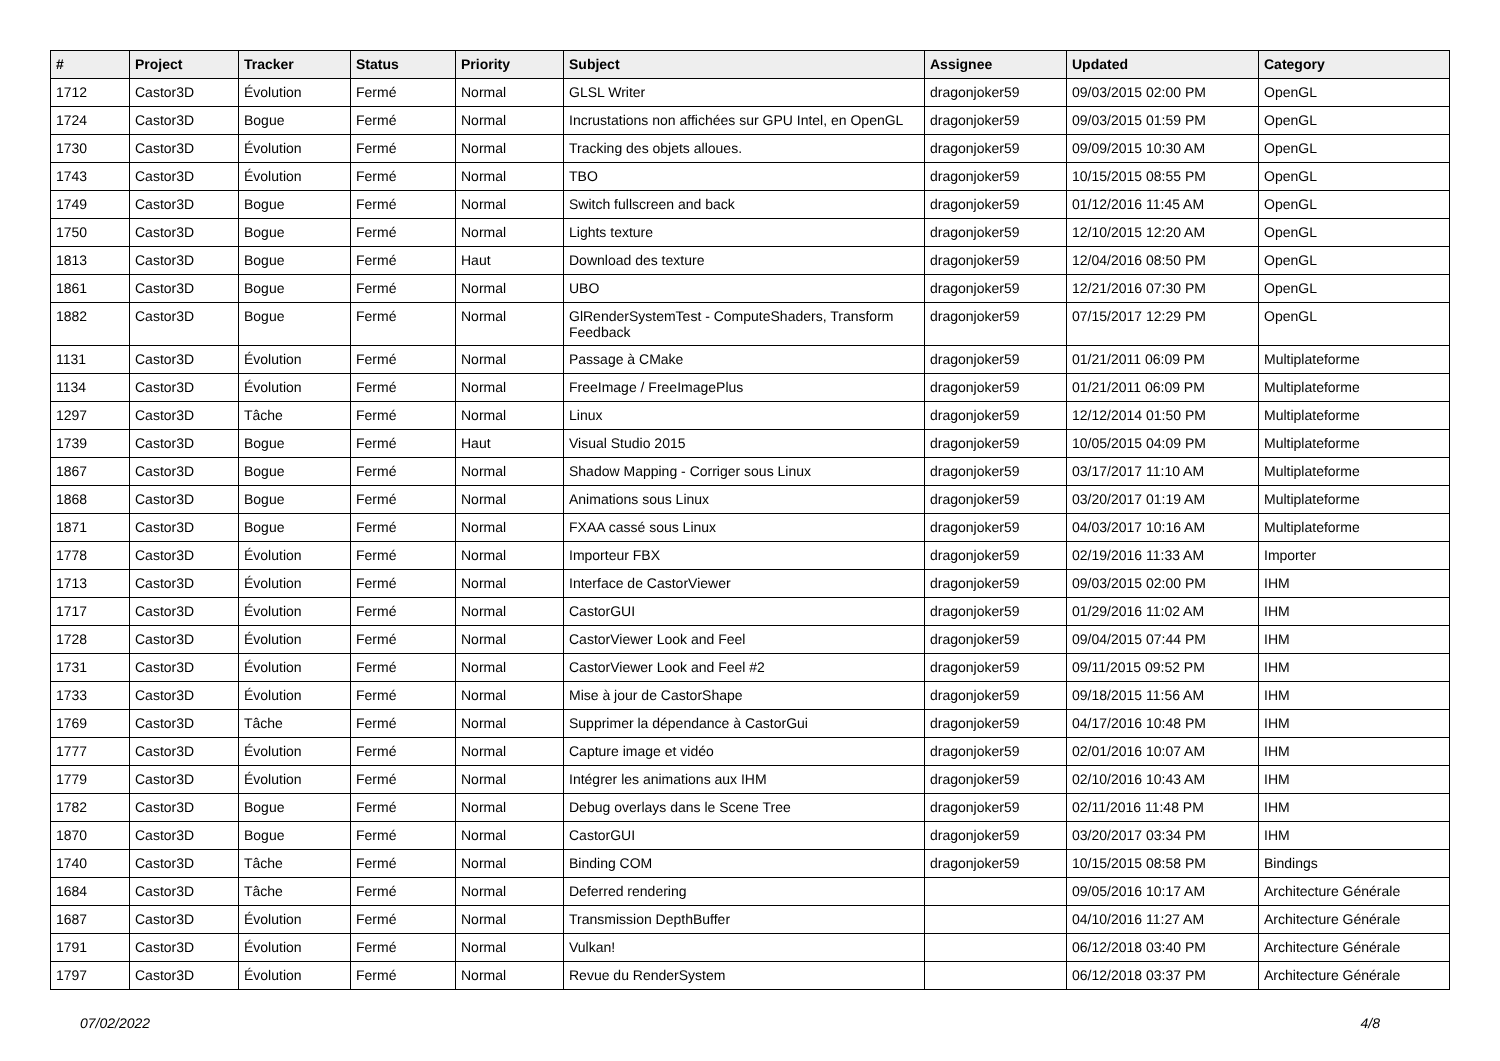| # | Project | Tracker | Status | Priority | Subject | Assignee | Updated | Category |
| --- | --- | --- | --- | --- | --- | --- | --- | --- |
| 1712 | Castor3D | Évolution | Fermé | Normal | GLSL Writer | dragonjoker59 | 09/03/2015 02:00 PM | OpenGL |
| 1724 | Castor3D | Bogue | Fermé | Normal | Incrustations non affichées sur GPU Intel, en OpenGL | dragonjoker59 | 09/03/2015 01:59 PM | OpenGL |
| 1730 | Castor3D | Évolution | Fermé | Normal | Tracking des objets alloues. | dragonjoker59 | 09/09/2015 10:30 AM | OpenGL |
| 1743 | Castor3D | Évolution | Fermé | Normal | TBO | dragonjoker59 | 10/15/2015 08:55 PM | OpenGL |
| 1749 | Castor3D | Bogue | Fermé | Normal | Switch fullscreen and back | dragonjoker59 | 01/12/2016 11:45 AM | OpenGL |
| 1750 | Castor3D | Bogue | Fermé | Normal | Lights texture | dragonjoker59 | 12/10/2015 12:20 AM | OpenGL |
| 1813 | Castor3D | Bogue | Fermé | Haut | Download des texture | dragonjoker59 | 12/04/2016 08:50 PM | OpenGL |
| 1861 | Castor3D | Bogue | Fermé | Normal | UBO | dragonjoker59 | 12/21/2016 07:30 PM | OpenGL |
| 1882 | Castor3D | Bogue | Fermé | Normal | GlRenderSystemTest - ComputeShaders, Transform Feedback | dragonjoker59 | 07/15/2017 12:29 PM | OpenGL |
| 1131 | Castor3D | Évolution | Fermé | Normal | Passage à CMake | dragonjoker59 | 01/21/2011 06:09 PM | Multiplateforme |
| 1134 | Castor3D | Évolution | Fermé | Normal | FreeImage / FreeImagePlus | dragonjoker59 | 01/21/2011 06:09 PM | Multiplateforme |
| 1297 | Castor3D | Tâche | Fermé | Normal | Linux | dragonjoker59 | 12/12/2014 01:50 PM | Multiplateforme |
| 1739 | Castor3D | Bogue | Fermé | Haut | Visual Studio 2015 | dragonjoker59 | 10/05/2015 04:09 PM | Multiplateforme |
| 1867 | Castor3D | Bogue | Fermé | Normal | Shadow Mapping - Corriger sous Linux | dragonjoker59 | 03/17/2017 11:10 AM | Multiplateforme |
| 1868 | Castor3D | Bogue | Fermé | Normal | Animations sous Linux | dragonjoker59 | 03/20/2017 01:19 AM | Multiplateforme |
| 1871 | Castor3D | Bogue | Fermé | Normal | FXAA cassé sous Linux | dragonjoker59 | 04/03/2017 10:16 AM | Multiplateforme |
| 1778 | Castor3D | Évolution | Fermé | Normal | Importeur FBX | dragonjoker59 | 02/19/2016 11:33 AM | Importer |
| 1713 | Castor3D | Évolution | Fermé | Normal | Interface de CastorViewer | dragonjoker59 | 09/03/2015 02:00 PM | IHM |
| 1717 | Castor3D | Évolution | Fermé | Normal | CastorGUI | dragonjoker59 | 01/29/2016 11:02 AM | IHM |
| 1728 | Castor3D | Évolution | Fermé | Normal | CastorViewer Look and Feel | dragonjoker59 | 09/04/2015 07:44 PM | IHM |
| 1731 | Castor3D | Évolution | Fermé | Normal | CastorViewer Look and Feel #2 | dragonjoker59 | 09/11/2015 09:52 PM | IHM |
| 1733 | Castor3D | Évolution | Fermé | Normal | Mise à jour de CastorShape | dragonjoker59 | 09/18/2015 11:56 AM | IHM |
| 1769 | Castor3D | Tâche | Fermé | Normal | Supprimer la dépendance à CastorGui | dragonjoker59 | 04/17/2016 10:48 PM | IHM |
| 1777 | Castor3D | Évolution | Fermé | Normal | Capture image et vidéo | dragonjoker59 | 02/01/2016 10:07 AM | IHM |
| 1779 | Castor3D | Évolution | Fermé | Normal | Intégrer les animations aux IHM | dragonjoker59 | 02/10/2016 10:43 AM | IHM |
| 1782 | Castor3D | Bogue | Fermé | Normal | Debug overlays dans le Scene Tree | dragonjoker59 | 02/11/2016 11:48 PM | IHM |
| 1870 | Castor3D | Bogue | Fermé | Normal | CastorGUI | dragonjoker59 | 03/20/2017 03:34 PM | IHM |
| 1740 | Castor3D | Tâche | Fermé | Normal | Binding COM | dragonjoker59 | 10/15/2015 08:58 PM | Bindings |
| 1684 | Castor3D | Tâche | Fermé | Normal | Deferred rendering | | 09/05/2016 10:17 AM | Architecture Générale |
| 1687 | Castor3D | Évolution | Fermé | Normal | Transmission DepthBuffer | | 04/10/2016 11:27 AM | Architecture Générale |
| 1791 | Castor3D | Évolution | Fermé | Normal | Vulkan! | | 06/12/2018 03:40 PM | Architecture Générale |
| 1797 | Castor3D | Évolution | Fermé | Normal | Revue du RenderSystem | | 06/12/2018 03:37 PM | Architecture Générale |
07/02/2022 4/8